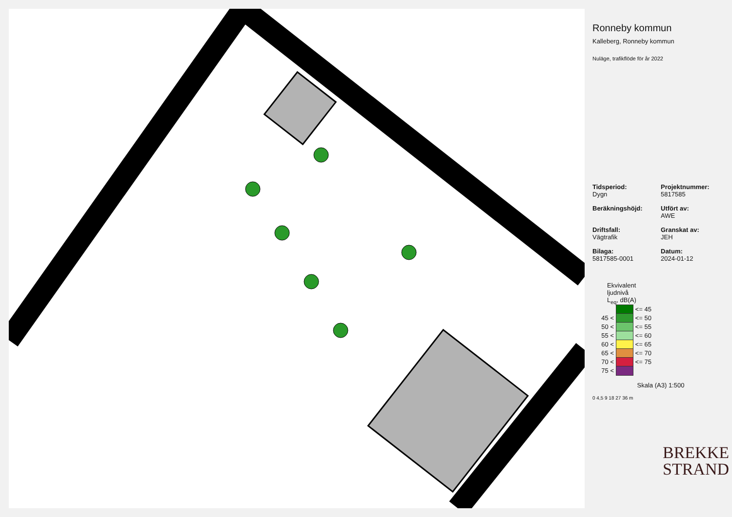Ronneby kommun
Kalleberg, Ronneby kommun
Nuläge, trafikflöde för år 2022
Tidsperiod:
Dygn
Projektnummer:
5817585
Beräkningshöjd:
Utfört av:
AWE
Driftsfall:
Vägtrafik
Granskat av:
JEH
Bilaga:
5817585-0001
Datum:
2024-01-12
Ekvivalent
ljudnivå
L<sub>eq</sub>, dB(A)
<= 45
45 <
<= 50
50 <
<= 55
55 <
<= 60
60 <
<= 65
65 <
<= 70
70 <
<= 75
75 <
Skala (A3) 1:500
0 4,5 9 18 27 36 m
BREKKE
STRAND